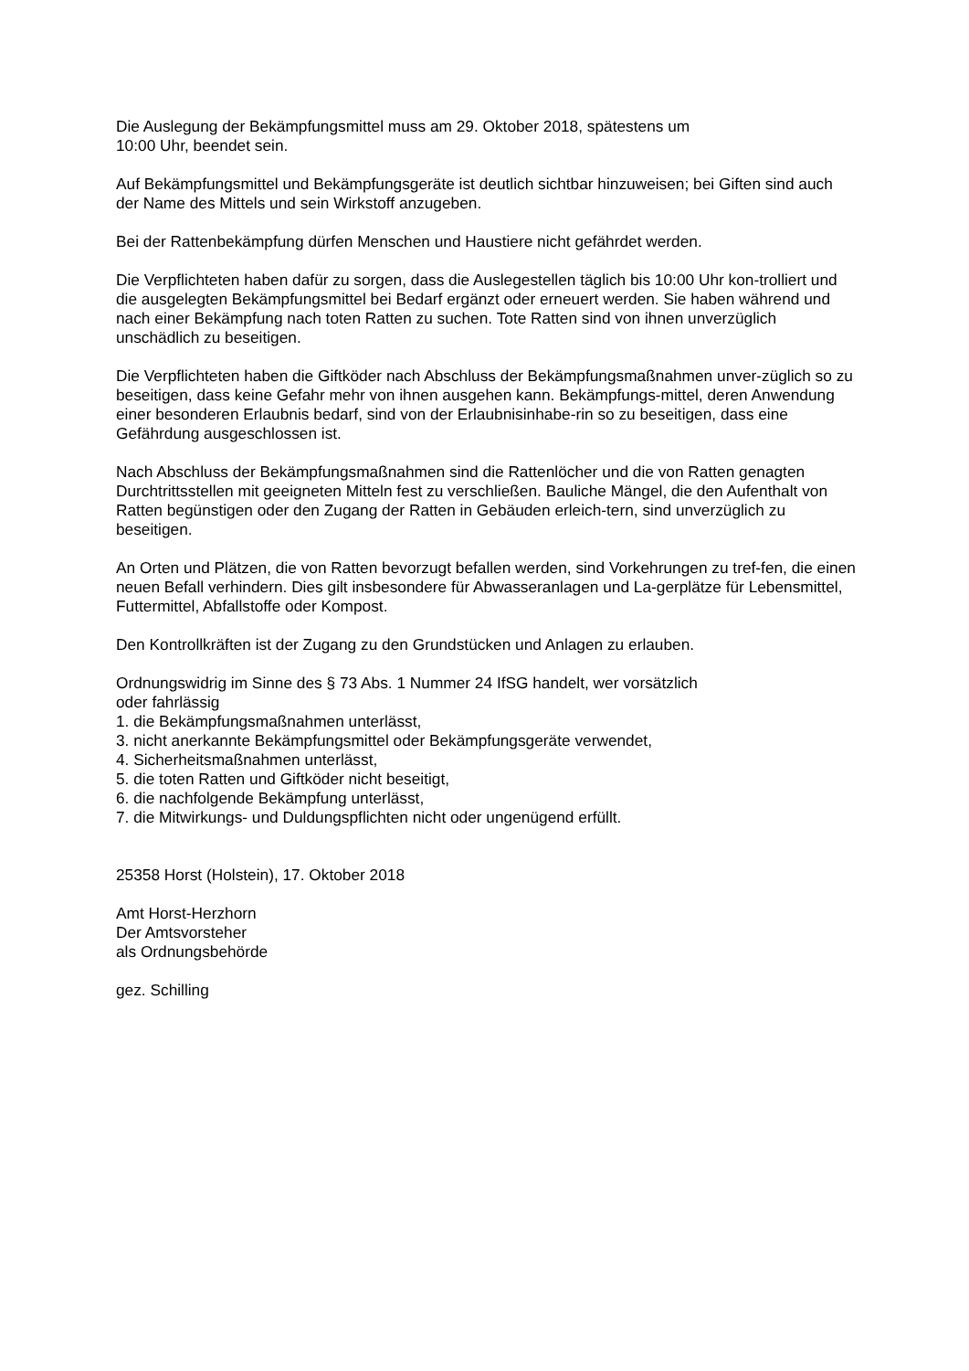Die Auslegung der Bekämpfungsmittel muss am 29. Oktober 2018, spätestens um
10:00 Uhr, beendet sein.
Auf Bekämpfungsmittel und Bekämpfungsgeräte ist deutlich sichtbar hinzuweisen; bei Giften sind auch der Name des Mittels und sein Wirkstoff anzugeben.
Bei der Rattenbekämpfung dürfen Menschen und Haustiere nicht gefährdet werden.
Die Verpflichteten haben dafür zu sorgen, dass die Auslegestellen täglich bis 10:00 Uhr kon-trolliert und die ausgelegten Bekämpfungsmittel bei Bedarf ergänzt oder erneuert werden. Sie haben während und nach einer Bekämpfung nach toten Ratten zu suchen. Tote Ratten sind von ihnen unverzüglich unschädlich zu beseitigen.
Die Verpflichteten haben die Giftköder nach Abschluss der Bekämpfungsmaßnahmen unver-züglich so zu beseitigen, dass keine Gefahr mehr von ihnen ausgehen kann. Bekämpfungs-mittel, deren Anwendung einer besonderen Erlaubnis bedarf, sind von der Erlaubnisinhabe-rin so zu beseitigen, dass eine Gefährdung ausgeschlossen ist.
Nach Abschluss der Bekämpfungsmaßnahmen sind die Rattenlöcher und die von Ratten genagten Durchtrittsstellen mit geeigneten Mitteln fest zu verschließen. Bauliche Mängel, die den Aufenthalt von Ratten begünstigen oder den Zugang der Ratten in Gebäuden erleich-tern, sind unverzüglich zu beseitigen.
An Orten und Plätzen, die von Ratten bevorzugt befallen werden, sind Vorkehrungen zu tref-fen, die einen neuen Befall verhindern. Dies gilt insbesondere für Abwasseranlagen und La-gerplätze für Lebensmittel, Futtermittel, Abfallstoffe oder Kompost.
Den Kontrollkräften ist der Zugang zu den Grundstücken und Anlagen zu erlauben.
Ordnungswidrig im Sinne des § 73 Abs. 1 Nummer 24 IfSG handelt, wer vorsätzlich
oder fahrlässig
1. die Bekämpfungsmaßnahmen unterlässt,
3. nicht anerkannte Bekämpfungsmittel oder Bekämpfungsgeräte verwendet,
4. Sicherheitsmaßnahmen unterlässt,
5. die toten Ratten und Giftköder nicht beseitigt,
6. die nachfolgende Bekämpfung unterlässt,
7. die Mitwirkungs- und Duldungspflichten nicht oder ungenügend erfüllt.
25358 Horst (Holstein), 17. Oktober 2018
Amt Horst-Herzhorn
Der Amtsvorsteher
als Ordnungsbehörde
gez. Schilling